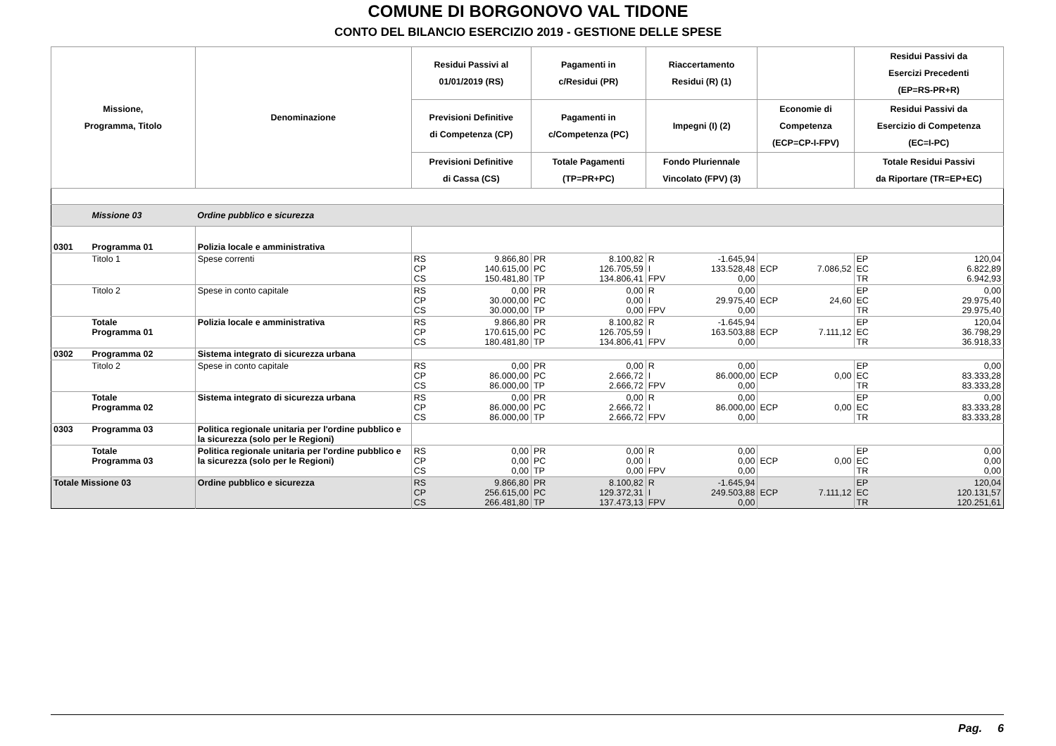COMUNE DI BORGONOVO VAL TIDONE
CONTO DEL BILANCIO ESERCIZIO 2019 - GESTIONE DELLE SPESE
| Missione, Programma, Titolo | | Denominazione | Residui Passivi al 01/01/2019 (RS) | | Pagamenti in c/Residui (PR) | | Riaccertamento Residui (R) (1) | | | | Residui Passivi da Esercizi Precedenti (EP=RS-PR+R) | |
| --- | --- | --- | --- | --- | --- | --- | --- | --- | --- | --- | --- | --- |
| | | | Previsioni Definitive di Competenza (CP) | | Pagamenti in c/Competenza (PC) | | Impegni (I) (2) | | Economie di Competenza (ECP=CP-I-FPV) | | Residui Passivi da Esercizio di Competenza (EC=I-PC) | |
| | | | Previsioni Definitive di Cassa (CS) | | Totale Pagamenti (TP=PR+PC) | | Fondo Pluriennale Vincolato (FPV) (3) | | | | Totale Residui Passivi da Riportare (TR=EP+EC) | |
| | Missione 03 | Ordine pubblico e sicurezza | | | | | | | | | | |
| 0301 | Programma 01 | Polizia locale e amministrativa | | | | | | | | | | |
| | Titolo 1 | Spese correnti | RS CP CS | 9.866,80 140.615,00 150.481,80 | PR PC TP | 8.100,82 126.705,59 134.806,41 | R I FPV | -1.645,94 133.528,48 0,00 | ECP | 7.086,52 | EP EC TR | 120,04 6.822,89 6.942,93 |
| | Titolo 2 | Spese in conto capitale | RS CP CS | 0,00 30.000,00 30.000,00 | PR PC TP | 0,00 0,00 0,00 | R I FPV | 0,00 29.975,40 0,00 | ECP | 24,60 | EP EC TR | 0,00 29.975,40 29.975,40 |
| | Totale Programma 01 | Polizia locale e amministrativa | RS CP CS | 9.866,80 170.615,00 180.481,80 | PR PC TP | 8.100,82 126.705,59 134.806,41 | R I FPV | -1.645,94 163.503,88 0,00 | ECP | 7.111,12 | EP EC TR | 120,04 36.798,29 36.918,33 |
| 0302 | Programma 02 | Sistema integrato di sicurezza urbana | | | | | | | | | | |
| | Titolo 2 | Spese in conto capitale | RS CP CS | 0,00 86.000,00 86.000,00 | PR PC TP | 0,00 2.666,72 2.666,72 | R I FPV | 0,00 86.000,00 0,00 | ECP | 0,00 | EP EC TR | 0,00 83.333,28 83.333,28 |
| | Totale Programma 02 | Sistema integrato di sicurezza urbana | RS CP CS | 0,00 86.000,00 86.000,00 | PR PC TP | 0,00 2.666,72 2.666,72 | R I FPV | 0,00 86.000,00 0,00 | ECP | 0,00 | EP EC TR | 0,00 83.333,28 83.333,28 |
| 0303 | Programma 03 | Politica regionale unitaria per l'ordine pubblico e la sicurezza (solo per le Regioni) | | | | | | | | | | |
| | Totale Programma 03 | Politica regionale unitaria per l'ordine pubblico e la sicurezza (solo per le Regioni) | RS CP CS | 0,00 0,00 0,00 | PR PC TP | 0,00 0,00 0,00 | R I FPV | 0,00 0,00 0,00 | ECP | 0,00 | EP EC TR | 0,00 0,00 0,00 |
| Totale Missione 03 | | Ordine pubblico e sicurezza | RS CP CS | 9.866,80 256.615,00 266.481,80 | PR PC TP | 8.100,82 129.372,31 137.473,13 | R I FPV | -1.645,94 249.503,88 0,00 | ECP | 7.111,12 | EP EC TR | 120,04 120.131,57 120.251,61 |
Pag. 6